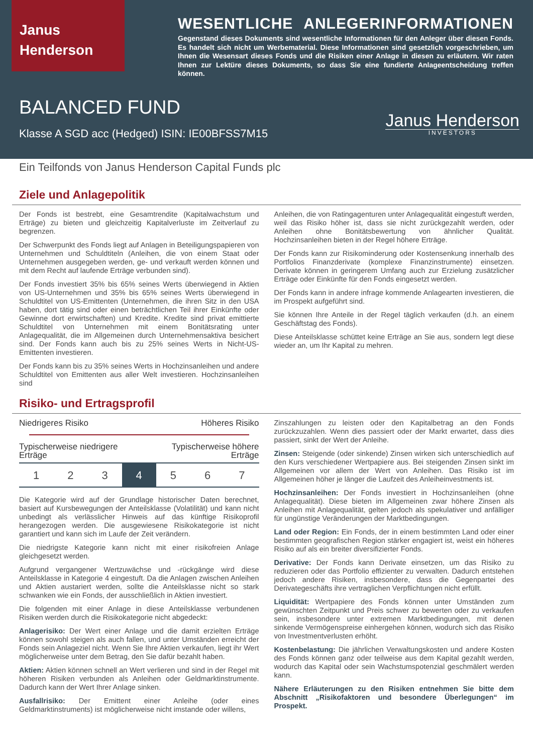Janus
Henderson
WESENTLICHE ANLEGERINFORMATIONEN
Gegenstand dieses Dokuments sind wesentliche Informationen für den Anleger über diesen Fonds. Es handelt sich nicht um Werbematerial. Diese Informationen sind gesetzlich vorgeschrieben, um Ihnen die Wesensart dieses Fonds und die Risiken einer Anlage in diesen zu erläutern. Wir raten Ihnen zur Lektüre dieses Dokuments, so dass Sie eine fundierte Anlageentscheidung treffen können.
BALANCED FUND
Klasse A SGD acc (Hedged) ISIN: IE00BFSS7M15
Janus Henderson
INVESTORS
Ein Teilfonds von Janus Henderson Capital Funds plc
Ziele und Anlagepolitik
Der Fonds ist bestrebt, eine Gesamtrendite (Kapitalwachstum und Erträge) zu bieten und gleichzeitig Kapitalverluste im Zeitverlauf zu begrenzen.
Der Schwerpunkt des Fonds liegt auf Anlagen in Beteiligungspapieren von Unternehmen und Schuldtiteln (Anleihen, die von einem Staat oder Unternehmen ausgegeben werden, ge- und verkauft werden können und mit dem Recht auf laufende Erträge verbunden sind).
Der Fonds investiert 35% bis 65% seines Werts überwiegend in Aktien von US-Unternehmen und 35% bis 65% seines Werts überwiegend in Schuldtitel von US-Emittenten (Unternehmen, die ihren Sitz in den USA haben, dort tätig sind oder einen beträchtlichen Teil ihrer Einkünfte oder Gewinne dort erwirtschaften) und Kredite. Kredite sind privat emittierte Schuldtitel von Unternehmen mit einem Bonitätsrating unter Anlagequalität, die im Allgemeinen durch Unternehmensaktiva besichert sind. Der Fonds kann auch bis zu 25% seines Werts in Nicht-US-Emittenten investieren.
Der Fonds kann bis zu 35% seines Werts in Hochzinsanleihen und andere Schuldtitel von Emittenten aus aller Welt investieren. Hochzinsanleihen sind
Anleihen, die von Ratingagenturen unter Anlagequalität eingestuft werden, weil das Risiko höher ist, dass sie nicht zurückgezahlt werden, oder Anleihen ohne Bonitätsbewertung von ähnlicher Qualität. Hochzinsanleihen bieten in der Regel höhere Erträge.
Der Fonds kann zur Risikominderung oder Kostensenkung innerhalb des Portfolios Finanzderivate (komplexe Finanzinstrumente) einsetzen. Derivate können in geringerem Umfang auch zur Erzielung zusätzlicher Erträge oder Einkünfte für den Fonds eingesetzt werden.
Der Fonds kann in andere infrage kommende Anlagearten investieren, die im Prospekt aufgeführt sind.
Sie können Ihre Anteile in der Regel täglich verkaufen (d.h. an einem Geschäftstag des Fonds).
Diese Anteilsklasse schüttet keine Erträge an Sie aus, sondern legt diese wieder an, um Ihr Kapital zu mehren.
Risiko- und Ertragsprofil
Niedrigeres Risiko Höheres Risiko
Typischerweise niedrigere
Erträge Typischerweise höhere
Erträge
| 1 | 2 | 3 | 4 | 5 | 6 | 7 |
Die Kategorie wird auf der Grundlage historischer Daten berechnet, basiert auf Kursbewegungen der Anteilsklasse (Volatilität) und kann nicht unbedingt als verlässlicher Hinweis auf das künftige Risikoprofil herangezogen werden. Die ausgewiesene Risikokategorie ist nicht garantiert und kann sich im Laufe der Zeit verändern.
Die niedrigste Kategorie kann nicht mit einer risikofreien Anlage gleichgesetzt werden.
Aufgrund vergangener Wertzuwächse und -rückgänge wird diese Anteilsklasse in Kategorie 4 eingestuft. Da die Anlagen zwischen Anleihen und Aktien austariert werden, sollte die Anteilsklasse nicht so stark schwanken wie ein Fonds, der ausschließlich in Aktien investiert.
Die folgenden mit einer Anlage in diese Anteilsklasse verbundenen Risiken werden durch die Risikokategorie nicht abgedeckt:
Anlagerisiko: Der Wert einer Anlage und die damit erzielten Erträge können sowohl steigen als auch fallen, und unter Umständen erreicht der Fonds sein Anlageziel nicht. Wenn Sie Ihre Aktien verkaufen, liegt ihr Wert möglicherweise unter dem Betrag, den Sie dafür bezahlt haben.
Aktien: Aktien können schnell an Wert verlieren und sind in der Regel mit höheren Risiken verbunden als Anleihen oder Geldmarktinstrumente. Dadurch kann der Wert Ihrer Anlage sinken.
Ausfallrisiko: Der Emittent einer Anleihe (oder eines Geldmarktinstruments) ist möglicherweise nicht imstande oder willens,
Zinszahlungen zu leisten oder den Kapitalbetrag an den Fonds zurückzuzahlen. Wenn dies passiert oder der Markt erwartet, dass dies passiert, sinkt der Wert der Anleihe.
Zinsen: Steigende (oder sinkende) Zinsen wirken sich unterschiedlich auf den Kurs verschiedener Wertpapiere aus. Bei steigenden Zinsen sinkt im Allgemeinen vor allem der Wert von Anleihen. Das Risiko ist im Allgemeinen höher je länger die Laufzeit des Anleiheinvestments ist.
Hochzinsanleihen: Der Fonds investiert in Hochzinsanleihen (ohne Anlagequalität). Diese bieten im Allgemeinen zwar höhere Zinsen als Anleihen mit Anlagequalität, gelten jedoch als spekulativer und anfälliger für ungünstige Veränderungen der Marktbedingungen.
Land oder Region: Ein Fonds, der in einem bestimmten Land oder einer bestimmten geografischen Region stärker engagiert ist, weist ein höheres Risiko auf als ein breiter diversifizierter Fonds.
Derivative: Der Fonds kann Derivate einsetzen, um das Risiko zu reduzieren oder das Portfolio effizienter zu verwalten. Dadurch entstehen jedoch andere Risiken, insbesondere, dass die Gegenpartei des Derivategeschäfts ihre vertraglichen Verpflichtungen nicht erfüllt.
Liquidität: Wertpapiere des Fonds können unter Umständen zum gewünschten Zeitpunkt und Preis schwer zu bewerten oder zu verkaufen sein, insbesondere unter extremen Marktbedingungen, mit denen sinkende Vermögenspreise einhergehen können, wodurch sich das Risiko von Investmentverlusten erhöht.
Kostenbelastung: Die jährlichen Verwaltungskosten und andere Kosten des Fonds können ganz oder teilweise aus dem Kapital gezahlt werden, wodurch das Kapital oder sein Wachstumspotenzial geschmälert werden kann.
Nähere Erläuterungen zu den Risiken entnehmen Sie bitte dem Abschnitt „Risikofaktoren und besondere Überlegungen“ im Prospekt.